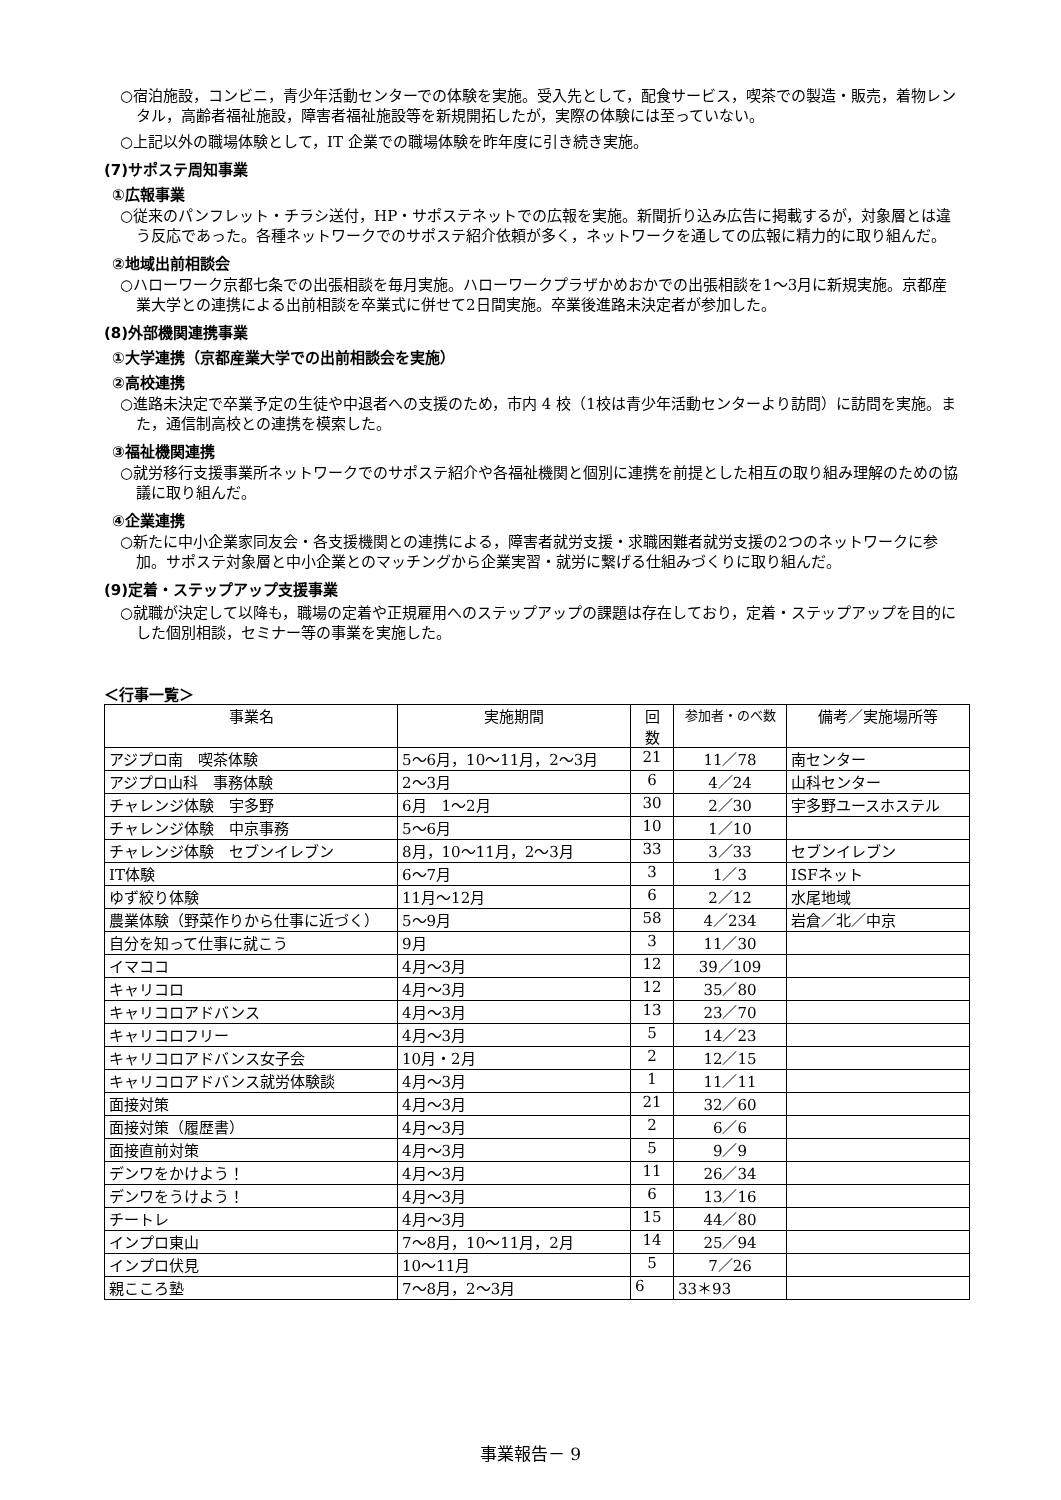○宿泊施設，コンビニ，青少年活動センターでの体験を実施。受入先として，配食サービス，喫茶での製造・販売，着物レンタル，高齢者福祉施設，障害者福祉施設等を新規開拓したが，実際の体験には至っていない。
○上記以外の職場体験として，IT 企業での職場体験を昨年度に引き続き実施。
(7)サポステ周知事業
①広報事業
○従来のパンフレット・チラシ送付，HP・サポステネットでの広報を実施。新聞折り込み広告に掲載するが，対象層とは違う反応であった。各種ネットワークでのサポステ紹介依頼が多く，ネットワークを通しての広報に精力的に取り組んだ。
②地域出前相談会
○ハローワーク京都七条での出張相談を毎月実施。ハローワークプラザかめおかでの出張相談を1～3月に新規実施。京都産業大学との連携による出前相談を卒業式に併せて2日間実施。卒業後進路未決定者が参加した。
(8)外部機関連携事業
①大学連携（京都産業大学での出前相談会を実施）
②高校連携
○進路未決定で卒業予定の生徒や中退者への支援のため，市内 4 校（1校は青少年活動センターより訪問）に訪問を実施。また，通信制高校との連携を模索した。
③福祉機関連携
○就労移行支援事業所ネットワークでのサポステ紹介や各福祉機関と個別に連携を前提とした相互の取り組み理解のための協議に取り組んだ。
④企業連携
○新たに中小企業家同友会・各支援機関との連携による，障害者就労支援・求職困難者就労支援の2つのネットワークに参加。サポステ対象層と中小企業とのマッチングから企業実習・就労に繋げる仕組みづくりに取り組んだ。
(9)定着・ステップアップ支援事業
○就職が決定して以降も，職場の定着や正規雇用へのステップアップの課題は存在しており，定着・ステップアップを目的にした個別相談，セミナー等の事業を実施した。
＜行事一覧＞
| 事業名 | 実施期間 | 回 数 | 参加者・のべ数 | 備考／実施場所等 |
| --- | --- | --- | --- | --- |
| アジプロ南 喫茶体験 | 5～6月，10～11月，2～3月 | 21 | 11／78 | 南センター |
| アジプロ山科 事務体験 | 2～3月 | 6 | 4／24 | 山科センター |
| チャレンジ体験 宇多野 | 6月 1～2月 | 30 | 2／30 | 宇多野ユースホステル |
| チャレンジ体験 中京事務 | 5～6月 | 10 | 1／10 | |
| チャレンジ体験 セブンイレブン | 8月，10～11月，2～3月 | 33 | 3／33 | セブンイレブン |
| IT体験 | 6～7月 | 3 | 1／3 | ISFネット |
| ゆず絞り体験 | 11月～12月 | 6 | 2／12 | 水尾地域 |
| 農業体験（野菜作りから仕事に近づく） | 5～9月 | 58 | 4／234 | 岩倉／北／中京 |
| 自分を知って仕事に就こう | 9月 | 3 | 11／30 | |
| イマココ | 4月～3月 | 12 | 39／109 | |
| キャリコロ | 4月～3月 | 12 | 35／80 | |
| キャリコロアドバンス | 4月～3月 | 13 | 23／70 | |
| キャリコロフリー | 4月～3月 | 5 | 14／23 | |
| キャリコロアドバンス女子会 | 10月・2月 | 2 | 12／15 | |
| キャリコロアドバンス就労体験談 | 4月～3月 | 1 | 11／11 | |
| 面接対策 | 4月～3月 | 21 | 32／60 | |
| 面接対策（履歴書） | 4月～3月 | 2 | 6／6 | |
| 面接直前対策 | 4月～3月 | 5 | 9／9 | |
| デンワをかけよう！ | 4月～3月 | 11 | 26／34 | |
| デンワをうけよう！ | 4月～3月 | 6 | 13／16 | |
| チートレ | 4月～3月 | 15 | 44／80 | |
| インプロ東山 | 7～8月，10～11月，2月 | 14 | 25／94 | |
| インプロ伏見 | 10～11月 | 5 | 7／26 | |
| 親こころ塾 | 7～8月，2～3月 | 6 | 33＊93 | |
事業報告－ 9